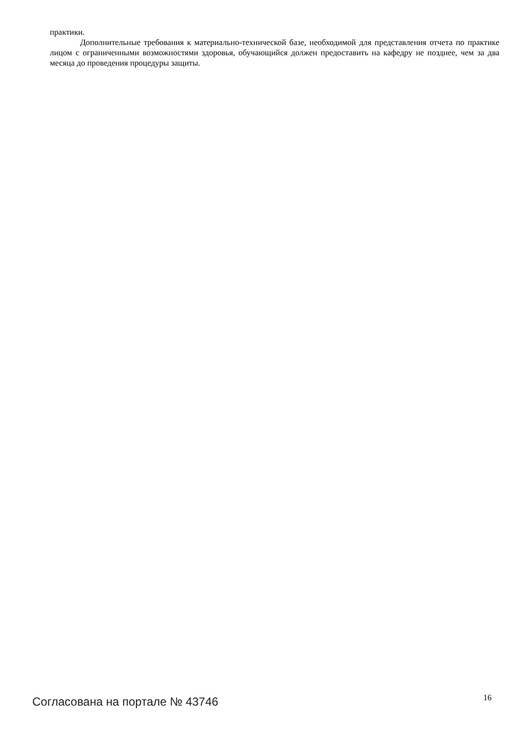практики.
Дополнительные требования к материально-технической базе, необходимой для представления отчета по практике лицом с ограниченными возможностями здоровья, обучающийся должен предоставить на кафедру не позднее, чем за два месяца до проведения процедуры защиты.
Согласована на портале № 43746 16